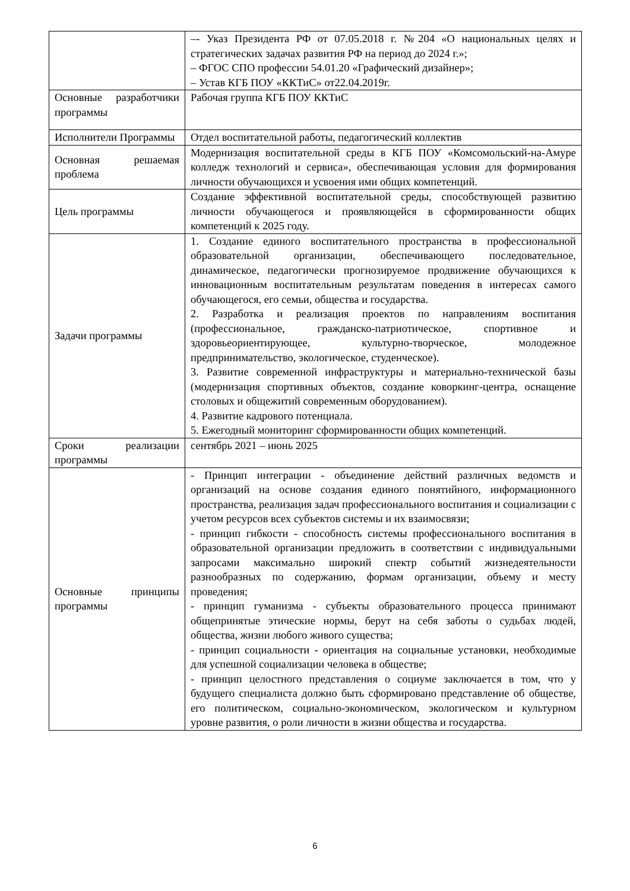| | –- Указ Президента РФ от 07.05.2018 г. №204 «О национальных целях и стратегических задачах развития РФ на период до 2024 г.»; – ФГОС СПО профессии 54.01.20 «Графический дизайнер»; – Устав КГБ ПОУ «ККТиС» от22.04.2019г. |
| Основные разработчики программы | Рабочая группа КГБ ПОУ ККТиС |
| Исполнители Программы | Отдел воспитательной работы, педагогический коллектив |
| Основная решаемая проблема | Модернизация воспитательной среды в КГБ ПОУ «Комсомольский-на-Амуре колледж технологий и сервиса», обеспечивающая условия для формирования личности обучающихся и усвоения ими общих компетенций. |
| Цель программы | Создание эффективной воспитательной среды, способствующей развитию личности обучающегося и проявляющейся в сформированности общих компетенций к 2025 году. |
| Задачи программы | 1. Создание единого воспитательного пространства в профессиональной образовательной организации, обеспечивающего последовательное, динамическое, педагогически прогнозируемое продвижение обучающихся к инновационным воспитательным результатам поведения в интересах самого обучающегося, его семьи, общества и государства. 2. Разработка и реализация проектов по направлениям воспитания (профессиональное, гражданско-патриотическое, спортивное и здоровьеориентирующее, культурно-творческое, молодежное предпринимательство, экологическое, студенческое). 3. Развитие современной инфраструктуры и материально-технической базы (модернизация спортивных объектов, создание коворкинг-центра, оснащение столовых и общежитий современным оборудованием). 4. Развитие кадрового потенциала. 5. Ежегодный мониторинг сформированности общих компетенций. |
| Сроки реализации программы | сентябрь 2021 – июнь 2025 |
| Основные принципы программы | - Принцип интеграции - объединение действий различных ведомств и организаций на основе создания единого понятийного, информационного пространства, реализация задач профессионального воспитания и социализации с учетом ресурсов всех субъектов системы и их взаимосвязи; - принцип гибкости - способность системы профессионального воспитания в образовательной организации предложить в соответствии с индивидуальными запросами максимально широкий спектр событий жизнедеятельности разнообразных по содержанию, формам организации, объему и месту проведения; - принцип гуманизма - субъекты образовательного процесса принимают общепринятые этические нормы, берут на себя заботы о судьбах людей, общества, жизни любого живого существа; - принцип социальности - ориентация на социальные установки, необходимые для успешной социализации человека в обществе; - принцип целостного представления о социуме заключается в том, что у будущего специалиста должно быть сформировано представление об обществе, его политическом, социально-экономическом, экологическом и культурном уровне развития, о роли личности в жизни общества и государства. |
6